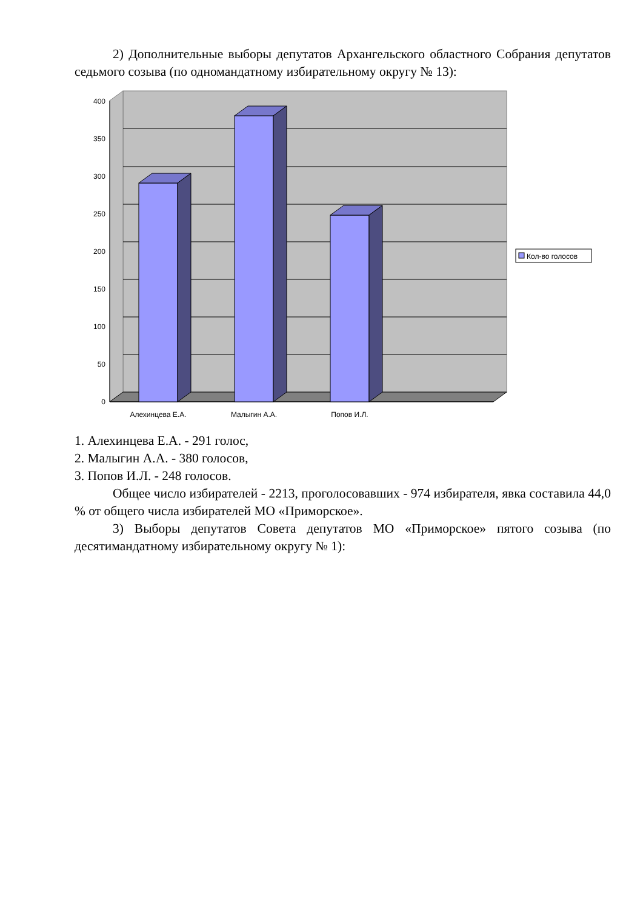2) Дополнительные выборы депутатов Архангельского областного Собрания депутатов седьмого созыва (по одномандатному избирательному округу № 13):
0
50
100
150
200
250
300
350
400
Алехинцева Е.А.
Малыгин А.А.
Попов И.Л.
Кол-во голосов
1. Алехинцева Е.А. - 291 голос,
2. Малыгин А.А. - 380 голосов,
3. Попов И.Л. - 248 голосов.
Общее число избирателей - 2213, проголосовавших - 974 избирателя, явка составила 44,0 % от общего числа избирателей МО «Приморское».
3) Выборы депутатов Совета депутатов МО «Приморское» пятого созыва (по десятимандатному избирательному округу № 1):